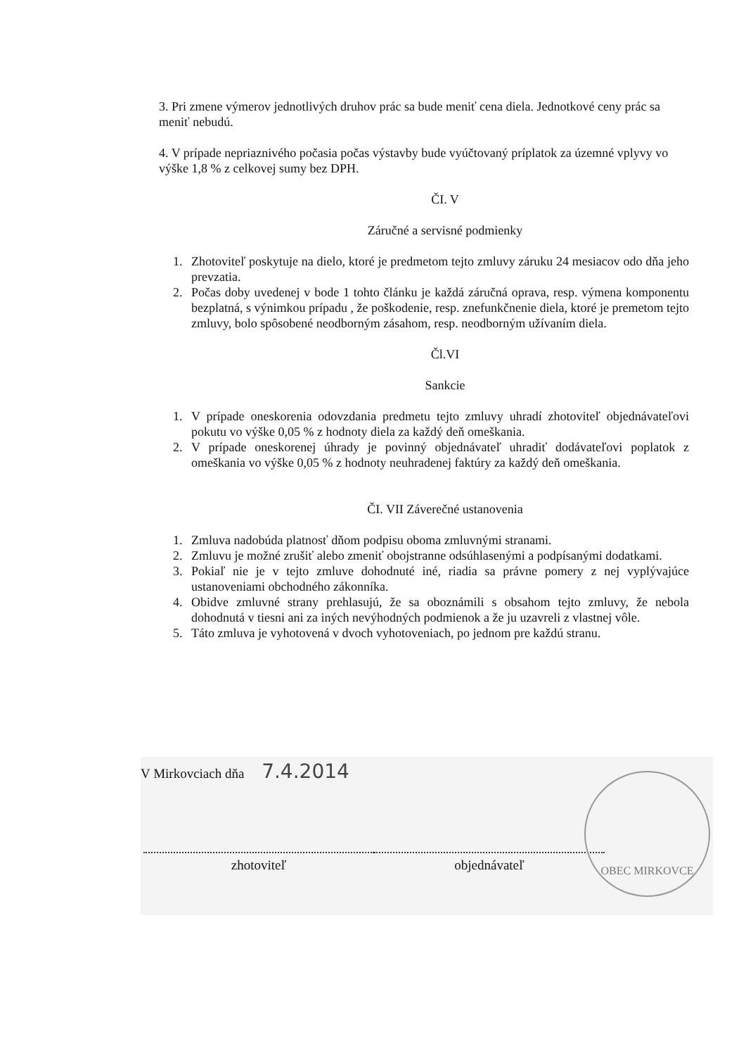3. Pri zmene výmerov jednotlivých druhov prác sa bude meniť cena diela. Jednotkové ceny prác sa meniť nebudú.
4. V prípade nepriaznivého počasia počas výstavby bude vyúčtovaný príplatok za územné vplyvy vo výške 1,8 % z celkovej sumy bez DPH.
ČI. V
Záručné a servisné podmienky
1. Zhotoviteľ poskytuje na dielo, ktoré je predmetom tejto zmluvy záruku 24 mesiacov odo dňa jeho prevzatia.
2. Počas doby uvedenej v bode 1 tohto článku je každá záručná oprava, resp. výmena komponentu bezplatná, s výnimkou prípadu , že poškodenie, resp. znefunkčnenie diela, ktoré je premetom tejto zmluvy, bolo spôsobené neodborným zásahom, resp. neodborným užívaním diela.
Čl.VI
Sankcie
1. V prípade oneskorenia odovzdania predmetu tejto zmluvy uhradí zhotoviteľ objednávateľovi pokutu vo výške 0,05 % z hodnoty diela za každý deň omeškania.
2. V prípade oneskorenej úhrady je povinný objednávateľ uhradiť dodávateľovi poplatok z omeškania vo výške 0,05 % z hodnoty neuhradenej faktúry za každý deň omeškania.
ČI. VII Záverečné ustanovenia
1. Zmluva nadobúda platnosť dňom podpisu oboma zmluvnými stranami.
2. Zmluvu je možné zrušiť alebo zmeniť obojstranne odsúhlasenými a podpísanými dodatkami.
3. Pokiaľ nie je v tejto zmluve dohodnuté iné, riadia sa právne pomery z nej vyplývajúce ustanoveniami obchodného zákonníka.
4. Obidve zmluvné strany prehlasujú, že sa oboznámili s obsahom tejto zmluvy, že nebola dohodnutá v tiesni ani za iných nevýhodných podmienok a že ju uzavreli z vlastnej vôle.
5. Táto zmluva je vyhotovená v dvoch vyhotoveniach, po jednom pre každú stranu.
V Mirkovciach dňa 7.4.2014
zhotoviteľ objednávateľ
OBEC MIRKOVCE